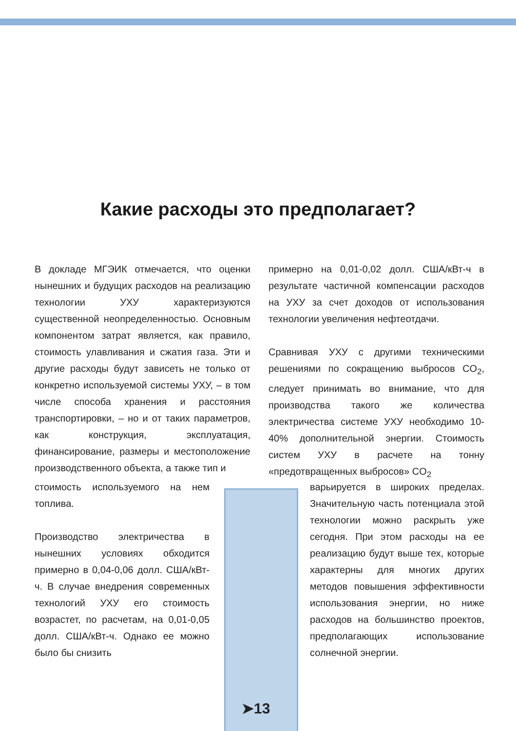Какие расходы это предполагает?
В докладе МГЭИК отмечается, что оценки нынешних и будущих расходов на реализацию технологии УХУ характеризуются существенной неопределенностью. Основным компонентом затрат является, как правило, стоимость улавливания и сжатия газа. Эти и другие расходы будут зависеть не только от конкретно используемой системы УХУ, – в том числе способа хранения и расстояния транспортировки, – но и от таких параметров, как конструкция, эксплуатация, финансирование, размеры и местоположение производственного объекта, а также тип и
стоимость используемого на нем топлива.
Производство электричества в нынешних условиях обходится примерно в 0,04-0,06 долл. США/кВт-ч. В случае внедрения современных технологий УХУ его стоимость возрастет, по расчетам, на 0,01-0,05 долл. США/кВт-ч. Однако ее можно было бы снизить
примерно на 0,01-0,02 долл. США/кВт-ч в результате частичной компенсации расходов на УХУ за счет доходов от использования технологии увеличения нефтеотдачи.
Сравнивая УХУ с другими техническими решениями по сокращению выбросов CO<sub>2</sub>, следует принимать во внимание, что для производства такого же количества электричества системе УХУ необходимо 10-40% дополнительной энергии. Стоимость систем УХУ в расчете на тонну «предотвращенных выбросов» CO<sub>2</sub>
варьируется в широких пределах. Значительную часть потенциала этой технологии можно раскрыть уже сегодня. При этом расходы на ее реализацию будут выше тех, которые характерны для многих других методов повышения эффективности использования энергии, но ниже расходов на большинство проектов, предполагающих использование солнечной энергии.
➤13